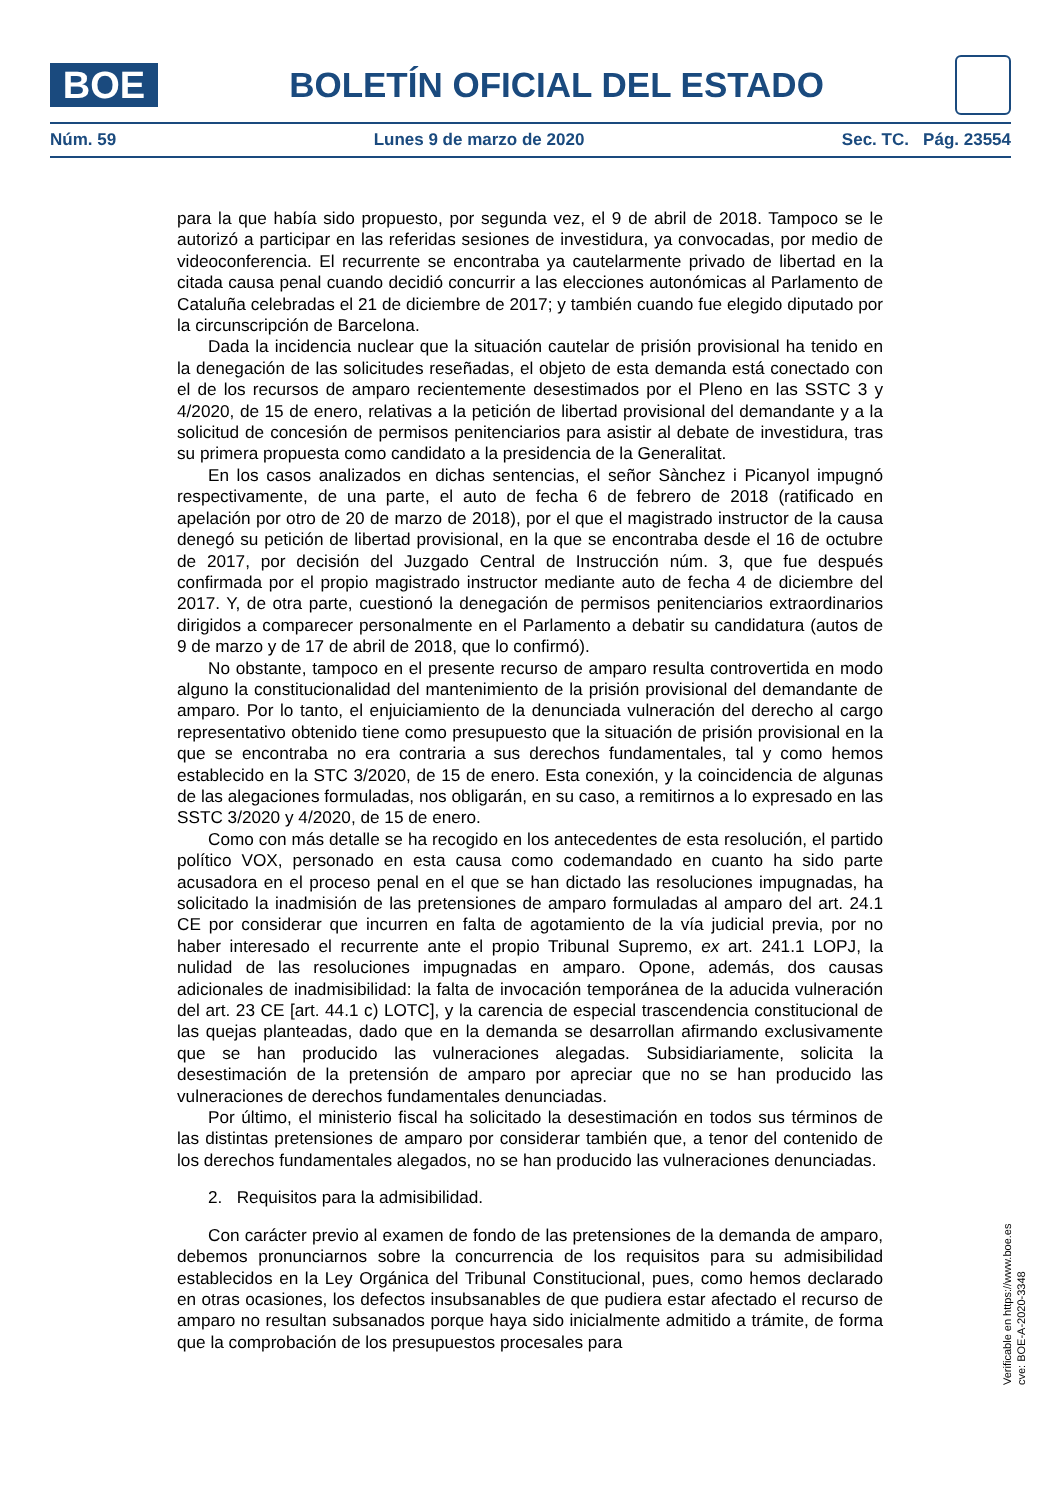BOE
BOLETÍN OFICIAL DEL ESTADO
Núm. 59 Lunes 9 de marzo de 2020 Sec. TC. Pág. 23554
para la que había sido propuesto, por segunda vez, el 9 de abril de 2018. Tampoco se le autorizó a participar en las referidas sesiones de investidura, ya convocadas, por medio de videoconferencia. El recurrente se encontraba ya cautelarmente privado de libertad en la citada causa penal cuando decidió concurrir a las elecciones autonómicas al Parlamento de Cataluña celebradas el 21 de diciembre de 2017; y también cuando fue elegido diputado por la circunscripción de Barcelona.
Dada la incidencia nuclear que la situación cautelar de prisión provisional ha tenido en la denegación de las solicitudes reseñadas, el objeto de esta demanda está conectado con el de los recursos de amparo recientemente desestimados por el Pleno en las SSTC 3 y 4/2020, de 15 de enero, relativas a la petición de libertad provisional del demandante y a la solicitud de concesión de permisos penitenciarios para asistir al debate de investidura, tras su primera propuesta como candidato a la presidencia de la Generalitat.
En los casos analizados en dichas sentencias, el señor Sànchez i Picanyol impugnó respectivamente, de una parte, el auto de fecha 6 de febrero de 2018 (ratificado en apelación por otro de 20 de marzo de 2018), por el que el magistrado instructor de la causa denegó su petición de libertad provisional, en la que se encontraba desde el 16 de octubre de 2017, por decisión del Juzgado Central de Instrucción núm. 3, que fue después confirmada por el propio magistrado instructor mediante auto de fecha 4 de diciembre del 2017. Y, de otra parte, cuestionó la denegación de permisos penitenciarios extraordinarios dirigidos a comparecer personalmente en el Parlamento a debatir su candidatura (autos de 9 de marzo y de 17 de abril de 2018, que lo confirmó).
No obstante, tampoco en el presente recurso de amparo resulta controvertida en modo alguno la constitucionalidad del mantenimiento de la prisión provisional del demandante de amparo. Por lo tanto, el enjuiciamiento de la denunciada vulneración del derecho al cargo representativo obtenido tiene como presupuesto que la situación de prisión provisional en la que se encontraba no era contraria a sus derechos fundamentales, tal y como hemos establecido en la STC 3/2020, de 15 de enero. Esta conexión, y la coincidencia de algunas de las alegaciones formuladas, nos obligarán, en su caso, a remitirnos a lo expresado en las SSTC 3/2020 y 4/2020, de 15 de enero.
Como con más detalle se ha recogido en los antecedentes de esta resolución, el partido político VOX, personado en esta causa como codemandado en cuanto ha sido parte acusadora en el proceso penal en el que se han dictado las resoluciones impugnadas, ha solicitado la inadmisión de las pretensiones de amparo formuladas al amparo del art. 24.1 CE por considerar que incurren en falta de agotamiento de la vía judicial previa, por no haber interesado el recurrente ante el propio Tribunal Supremo, ex art. 241.1 LOPJ, la nulidad de las resoluciones impugnadas en amparo. Opone, además, dos causas adicionales de inadmisibilidad: la falta de invocación temporánea de la aducida vulneración del art. 23 CE [art. 44.1 c) LOTC], y la carencia de especial trascendencia constitucional de las quejas planteadas, dado que en la demanda se desarrollan afirmando exclusivamente que se han producido las vulneraciones alegadas. Subsidiariamente, solicita la desestimación de la pretensión de amparo por apreciar que no se han producido las vulneraciones de derechos fundamentales denunciadas.
Por último, el ministerio fiscal ha solicitado la desestimación en todos sus términos de las distintas pretensiones de amparo por considerar también que, a tenor del contenido de los derechos fundamentales alegados, no se han producido las vulneraciones denunciadas.
2. Requisitos para la admisibilidad.
Con carácter previo al examen de fondo de las pretensiones de la demanda de amparo, debemos pronunciarnos sobre la concurrencia de los requisitos para su admisibilidad establecidos en la Ley Orgánica del Tribunal Constitucional, pues, como hemos declarado en otras ocasiones, los defectos insubsanables de que pudiera estar afectado el recurso de amparo no resultan subsanados porque haya sido inicialmente admitido a trámite, de forma que la comprobación de los presupuestos procesales para
Verificable en https://www.boe.es
cve: BOE-A-2020-3348